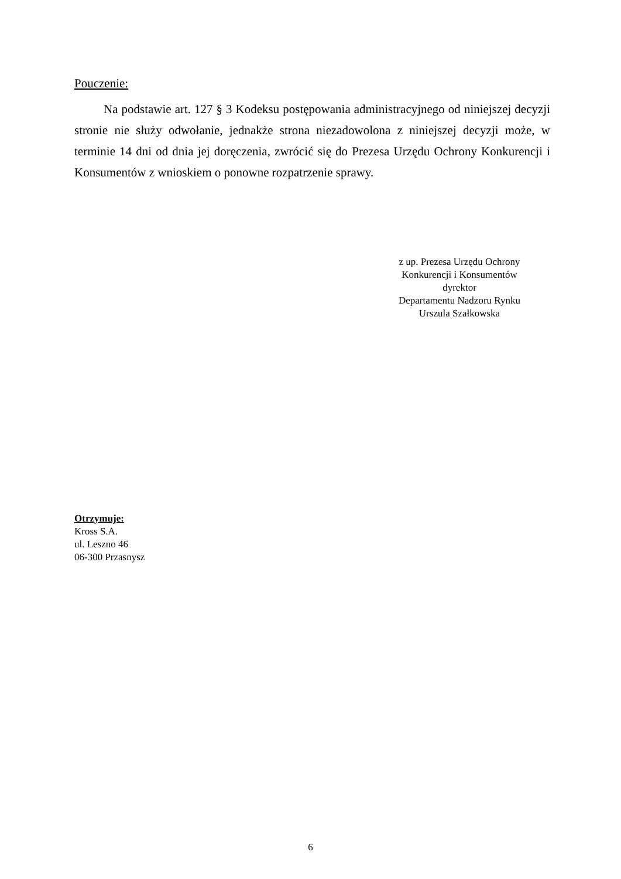Pouczenie:
Na podstawie art. 127 § 3 Kodeksu postępowania administracyjnego od niniejszej decyzji stronie nie służy odwołanie, jednakże strona niezadowolona z niniejszej decyzji może, w terminie 14 dni od dnia jej doręczenia, zwrócić się do Prezesa Urzędu Ochrony Konkurencji i Konsumentów z wnioskiem o ponowne rozpatrzenie sprawy.
z up. Prezesa Urzędu Ochrony
Konkurencji i Konsumentów
dyrektor
Departamentu Nadzoru Rynku
Urszula Szałkowska
Otrzymuje:
Kross S.A.
ul. Leszno 46
06-300 Przasnysz
6